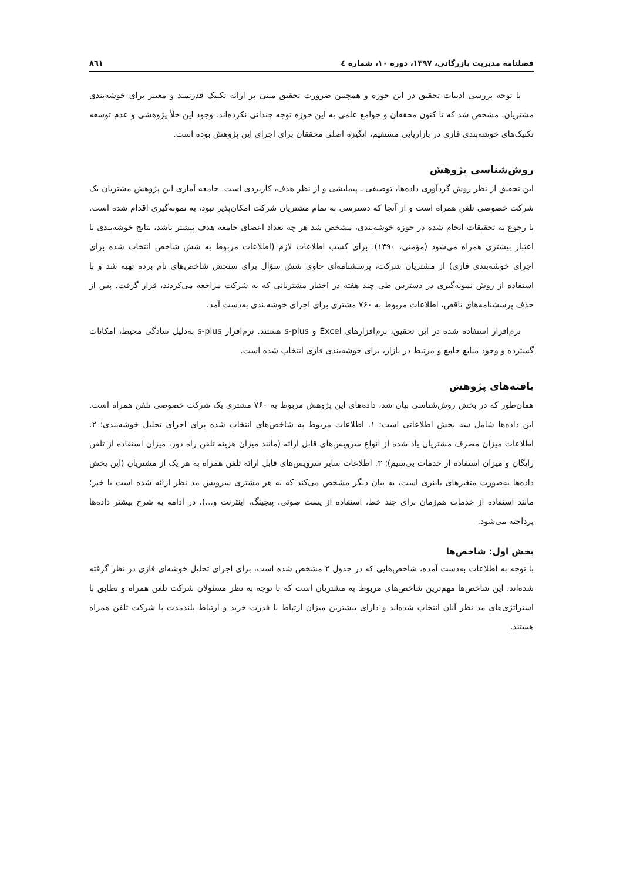فصلنامه مدیریت بازرگانی، ۱۳۹۷، دوره ۱۰، شماره ٤ ۸٦۱
با توجه بررسی ادبیات تحقیق در این حوزه و همچنین ضرورت تحقیق مبنی بر ارائه تکنیک قدرتمند و معتبر برای خوشه‌بندی مشتریان، مشخص شد که تا کنون محققان و جوامع علمی به این حوزه توجه چندانی نکرده‌اند. وجود این خلأ پژوهشی و عدم توسعه تکنیک‌های خوشه‌بندی فازی در بازاریابی مستقیم، انگیزه اصلی محققان برای اجرای این پژوهش بوده است.
روش‌شناسی پژوهش
این تحقیق از نظر روش گردآوری داده‌ها، توصیفی ـ پیمایشی و از نظر هدف، کاربردی است. جامعه آماری این پژوهش مشتریان یک شرکت خصوصی تلفن همراه است و از آنجا که دسترسی به تمام مشتریان شرکت امکان‌پذیر نبود، به نمونه‌گیری اقدام شده است. با رجوع به تحقیقات انجام شده در حوزه خوشه‌بندی، مشخص شد هر چه تعداد اعضای جامعه هدف بیشتر باشد، نتایج خوشه‌بندی با اعتبار بیشتری همراه می‌شود (مؤمنی، ۱۳۹۰). برای کسب اطلاعات لازم (اطلاعات مربوط به شش شاخص انتخاب شده برای اجرای خوشه‌بندی فازی) از مشتریان شرکت، پرسشنامه‌ای حاوی شش سؤال برای سنجش شاخص‌های نام برده تهیه شد و با استفاده از روش نمونه‌گیری در دسترس طی چند هفته در اختیار مشتریانی که به شرکت مراجعه می‌کردند، قرار گرفت. پس از حذف پرسشنامه‌های ناقص، اطلاعات مربوط به ۷۶۰ مشتری برای اجرای خوشه‌بندی به‌دست آمد.
نرم‌افزار استفاده شده در این تحقیق، نرم‌افزارهای Excel و s-plus هستند. نرم‌افزار s-plus به‌دلیل سادگی محیط، امکانات گسترده و وجود منابع جامع و مرتبط در بازار، برای خوشه‌بندی فازی انتخاب شده است.
یافته‌های پژوهش
همان‌طور که در بخش روش‌شناسی بیان شد، داده‌های این پژوهش مربوط به ۷۶۰ مشتری یک شرکت خصوصی تلفن همراه است. این داده‌ها شامل سه بخش اطلاعاتی است: ۱. اطلاعات مربوط به شاخص‌های انتخاب شده برای اجرای تحلیل خوشه‌بندی؛ ۲. اطلاعات میزان مصرف مشتریان یاد شده از انواع سرویس‌های قابل ارائه (مانند میزان هزینه تلفن راه دور، میزان استفاده از تلفن رایگان و میزان استفاده از خدمات بی‌سیم)؛ ۳. اطلاعات سایر سرویس‌های قابل ارائه تلفن همراه به هر یک از مشتریان (این بخش داده‌ها به‌صورت متغیرهای باینری است، به بیان دیگر مشخص می‌کند که به هر مشتری سرویس مد نظر ارائه شده است یا خیر؛ مانند استفاده از خدمات هم‌زمان برای چند خط، استفاده از پست صوتی، پیجینگ، اینترنت و...). در ادامه به شرح بیشتر داده‌ها پرداخته می‌شود.
بخش اول: شاخص‌ها
با توجه به اطلاعات به‌دست آمده، شاخص‌هایی که در جدول ۲ مشخص شده است، برای اجرای تحلیل خوشه‌ای فازی در نظر گرفته شده‌اند. این شاخص‌ها مهم‌ترین شاخص‌های مربوط به مشتریان است که با توجه به نظر مسئولان شرکت تلفن همراه و تطابق با استراتژی‌های مد نظر آنان انتخاب شده‌اند و دارای بیشترین میزان ارتباط با قدرت خرید و ارتباط بلندمدت با شرکت تلفن همراه هستند.